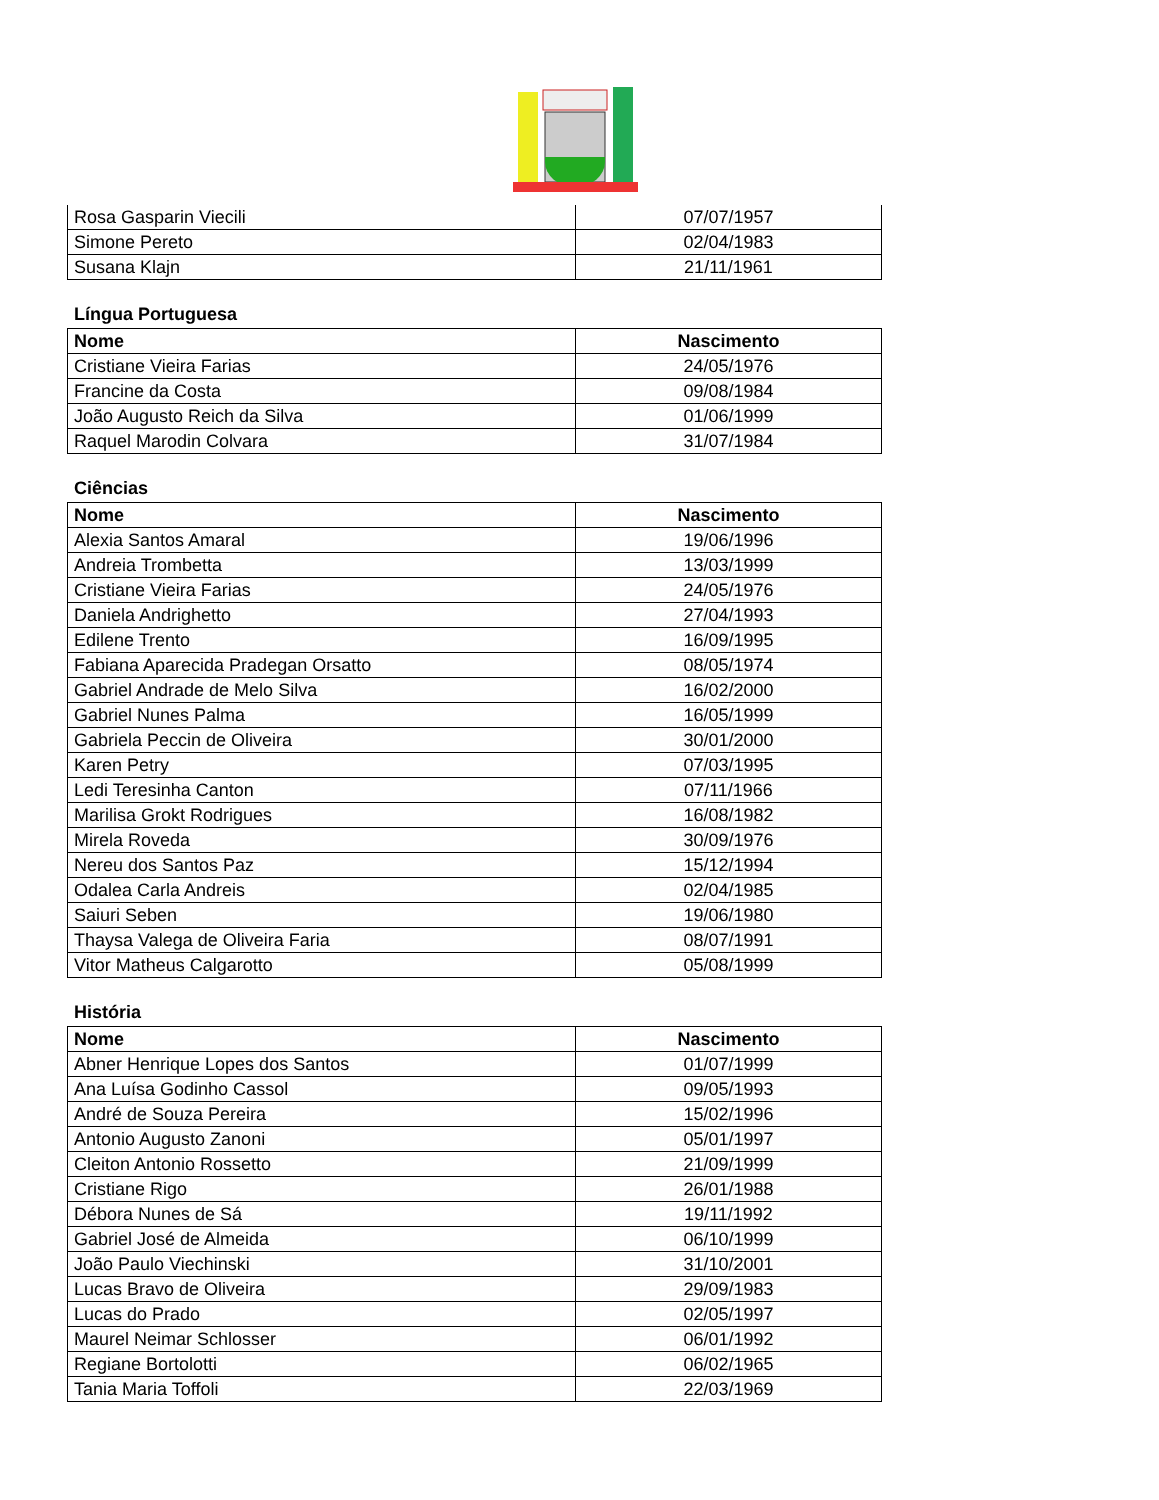| Rosa Gasparin Viecili | 07/07/1957 |
| Simone Pereto | 02/04/1983 |
| Susana Klajn | 21/11/1961 |
Língua Portuguesa
| Nome | Nascimento |
| --- | --- |
| Cristiane Vieira Farias | 24/05/1976 |
| Francine da Costa | 09/08/1984 |
| João Augusto Reich da Silva | 01/06/1999 |
| Raquel Marodin Colvara | 31/07/1984 |
Ciências
| Nome | Nascimento |
| --- | --- |
| Alexia Santos Amaral | 19/06/1996 |
| Andreia Trombetta | 13/03/1999 |
| Cristiane Vieira Farias | 24/05/1976 |
| Daniela Andrighetto | 27/04/1993 |
| Edilene Trento | 16/09/1995 |
| Fabiana Aparecida Pradegan Orsatto | 08/05/1974 |
| Gabriel Andrade de Melo Silva | 16/02/2000 |
| Gabriel Nunes Palma | 16/05/1999 |
| Gabriela Peccin de Oliveira | 30/01/2000 |
| Karen Petry | 07/03/1995 |
| Ledi Teresinha Canton | 07/11/1966 |
| Marilisa Grokt Rodrigues | 16/08/1982 |
| Mirela Roveda | 30/09/1976 |
| Nereu dos Santos Paz | 15/12/1994 |
| Odalea Carla Andreis | 02/04/1985 |
| Saiuri Seben | 19/06/1980 |
| Thaysa Valega de Oliveira Faria | 08/07/1991 |
| Vitor Matheus Calgarotto | 05/08/1999 |
História
| Nome | Nascimento |
| --- | --- |
| Abner Henrique Lopes dos Santos | 01/07/1999 |
| Ana Luísa Godinho Cassol | 09/05/1993 |
| André de Souza Pereira | 15/02/1996 |
| Antonio Augusto Zanoni | 05/01/1997 |
| Cleiton Antonio Rossetto | 21/09/1999 |
| Cristiane Rigo | 26/01/1988 |
| Débora Nunes de Sá | 19/11/1992 |
| Gabriel José de Almeida | 06/10/1999 |
| João Paulo Viechinski | 31/10/2001 |
| Lucas Bravo de Oliveira | 29/09/1983 |
| Lucas do Prado | 02/05/1997 |
| Maurel Neimar Schlosser | 06/01/1992 |
| Regiane Bortolotti | 06/02/1965 |
| Tania Maria Toffoli | 22/03/1969 |